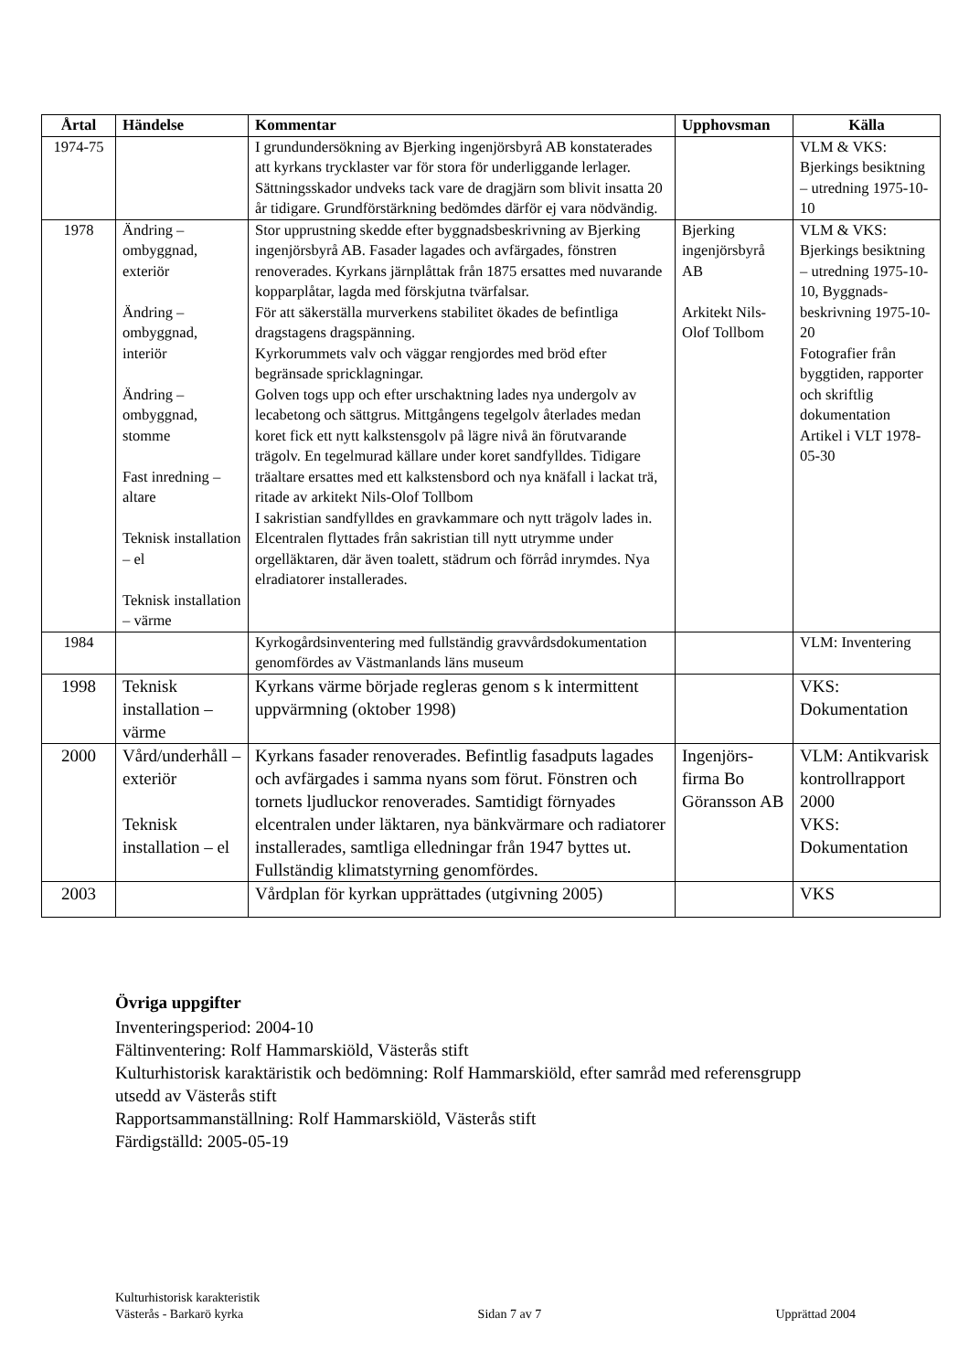| Årtal | Händelse | Kommentar | Upphovsman | Källa |
| --- | --- | --- | --- | --- |
| 1974-75 | | I grundundersökning av Bjerking ingenjörsbyrå AB konstaterades att kyrkans trycklaster var för stora för underliggande lerlager. Sättningsskador undveks tack vare de dragjärn som blivit insatta 20 år tidigare. Grundförstärkning bedömdes därför ej vara nödvändig. | | VLM & VKS: Bjerkings besiktning – utredning 1975-10-10 |
| 1978 | Ändring – ombyggnad, exteriör Ändring – ombyggnad, interiör Ändring – ombyggnad, stomme Fast inredning – altare Teknisk installation – el Teknisk installation – värme | Stor upprustning skedde efter byggnadsbeskrivning av Bjerking ingenjörsbyrå AB. Fasader lagades och avfärgades, fönstren renoverades. Kyrkans järnplåttak från 1875 ersattes med nuvarande kopparplåtar, lagda med förskjutna tvärfalsar. För att säkerställa murverkens stabilitet ökades de befintliga dragstagens dragspänning. Kyrkorummets valv och väggar rengjordes med bröd efter begränsade spricklagningar. Golven togs upp och efter urschaktning lades nya undergolv av lecabetong och sättgrus. Mittgångens tegelgolv återlades medan koret fick ett nytt kalkstensgolv på lägre nivå än förutvarande trägolv. En tegelmurad källare under koret sandfylldes. Tidigare träaltare ersattes med ett kalkstensbord och nya knäfall i lackat trä, ritade av arkitekt Nils-Olof Tollbom I sakristian sandfylldes en gravkammare och nytt trägolv lades in. Elcentralen flyttades från sakristian till nytt utrymme under orgelläktaren, där även toalett, städrum och förråd inrymdes. Nya elradiatorer installerades. | Bjerking ingenjörsbyrå AB Arkitekt Nils-Olof Tollbom | VLM & VKS: Bjerkings besiktning – utredning 1975-10-10, Byggnads-beskrivning 1975-10-20 Fotografier från byggtiden, rapporter och skriftlig dokumentation Artikel i VLT 1978-05-30 |
| 1984 | | Kyrkogårdsinventering med fullständig gravvårdsdokumentation genomfördes av Västmanlands läns museum | | VLM: Inventering |
| 1998 | Teknisk installation – värme | Kyrkans värme började regleras genom s k intermittent uppvärmning (oktober 1998) | | VKS: Dokumentation |
| 2000 | Vård/underhåll – exteriör Teknisk installation – el | Kyrkans fasader renoverades. Befintlig fasadputs lagades och avfärgades i samma nyans som förut. Fönstren och tornets ljudluckor renoverades. Samtidigt förnyades elcentralen under läktaren, nya bänkvärmare och radiatorer installerades, samtliga elledningar från 1947 byttes ut. Fullständig klimatstyrning genomfördes. | Ingenjörs-firma Bo Göransson AB | VLM: Antikvarisk kontrollrapport 2000 VKS: Dokumentation |
| 2003 | | Vårdplan för kyrkan upprättades (utgivning 2005) | | VKS |
Övriga uppgifter
Inventeringsperiod: 2004-10
Fältinventering: Rolf Hammarskiöld, Västerås stift
Kulturhistorisk karaktäristik och bedömning: Rolf Hammarskiöld, efter samråd med referensgrupp utsedd av Västerås stift
Rapportsammanställning: Rolf Hammarskiöld, Västerås stift
Färdigställd: 2005-05-19
Kulturhistorisk karakteristik
Västerås - Barkarö kyrka Sidan 7 av 7 Upprättad 2004